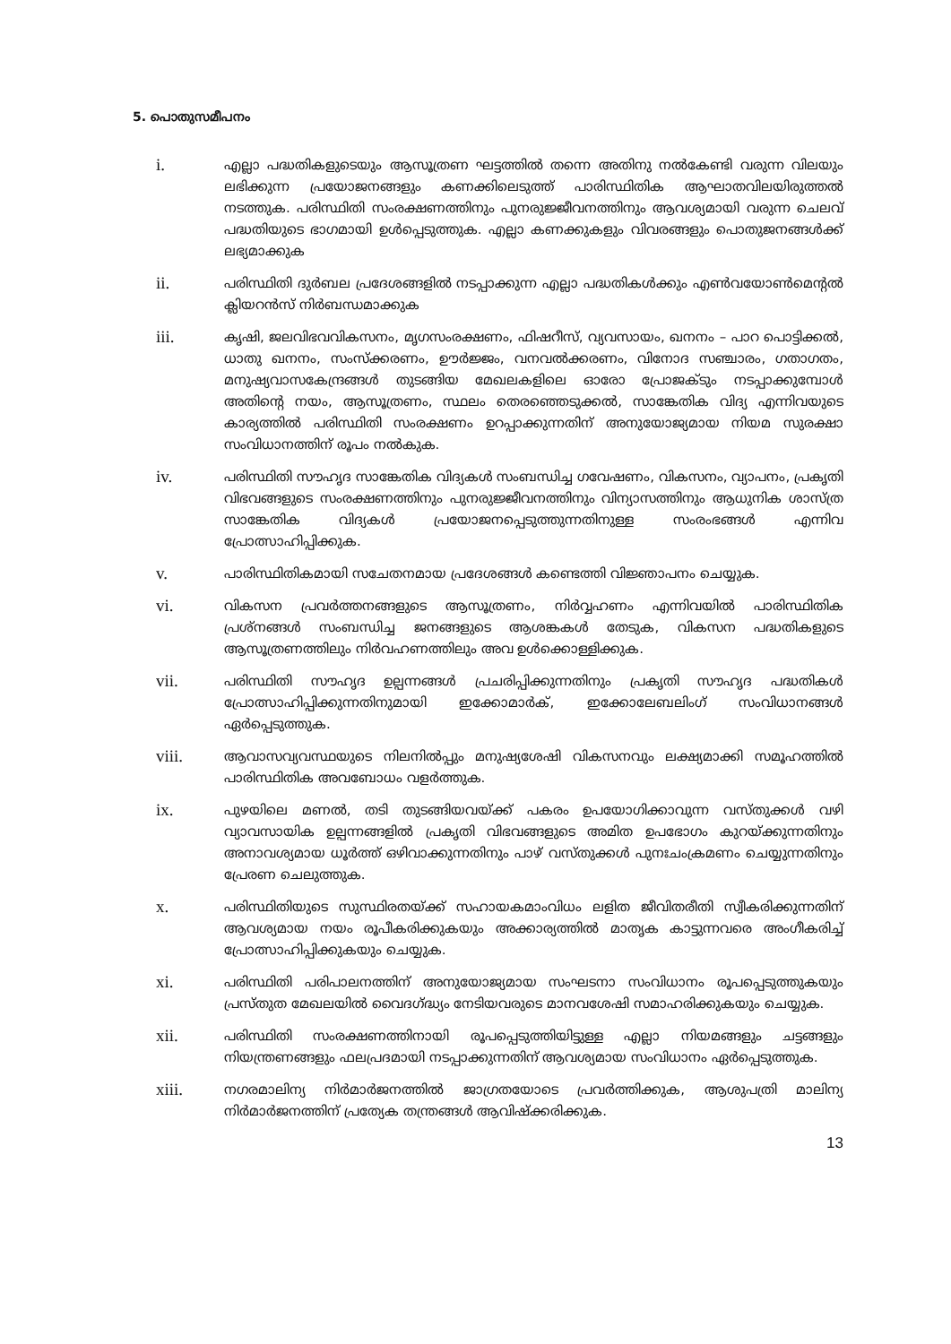5. പൊതുസമീപനം
i.
എല്ലാ പദ്ധതികളുടെയും ആസൂത്രണ ഘട്ടത്തിൽ തന്നെ അതിനു നൽകേണ്ടി വരുന്ന വിലയും ലഭിക്കുന്ന പ്രയോജനങ്ങളും കണക്കിലെടുത്ത് പാരിസ്ഥിതിക ആഘാതവിലയിരുത്തൽ നടത്തുക. പരിസ്ഥിതി സംരക്ഷണത്തിനും പുനരുജ്ജീവനത്തിനും ആവശ്യമായി വരുന്ന ചെലവ് പദ്ധതിയുടെ ഭാഗമായി ഉൾപ്പെടുത്തുക. എല്ലാ കണക്കുകളും വിവരങ്ങളും പൊതുജനങ്ങൾക്ക് ലഭ്യമാക്കുക
ii.
പരിസ്ഥിതി ദുർബല പ്രദേശങ്ങളിൽ നടപ്പാക്കുന്ന എല്ലാ പദ്ധതികൾക്കും എൺവയോൺമെന്റൽ ക്ലിയറൻസ് നിർബന്ധമാക്കുക
iii.
കൃഷി, ജലവിഭവവികസനം, മൃഗസംരക്ഷണം, ഫിഷറീസ്, വ്യവസായം, ഖനനം – പാറ പൊട്ടിക്കൽ, ധാതു ഖനനം, സംസ്ക്കരണം, ഊർജ്ജം, വനവൽക്കരണം, വിനോദ സഞ്ചാരം, ഗതാഗതം, മനുഷ്യവാസകേന്ദ്രങ്ങൾ തുടങ്ങിയ മേഖലകളിലെ ഓരോ പ്രോജക്ടും നടപ്പാക്കുമ്പോൾ അതിന്റെ നയം, ആസൂത്രണം, സ്ഥലം തെരഞ്ഞെടുക്കൽ, സാങ്കേതിക വിദ്യ എന്നിവയുടെ കാര്യത്തിൽ പരിസ്ഥിതി സംരക്ഷണം ഉറപ്പാക്കുന്നതിന് അനുയോജ്യമായ നിയമ സുരക്ഷാ സംവിധാനത്തിന് രൂപം നൽകുക.
iv.
പരിസ്ഥിതി സൗഹൃദ സാങ്കേതിക വിദ്യകൾ സംബന്ധിച്ച ഗവേഷണം, വികസനം, വ്യാപനം, പ്രകൃതി വിഭവങ്ങളുടെ സംരക്ഷണത്തിനും പുനരുജ്ജീവനത്തിനും വിന്യാസത്തിനും ആധുനിക ശാസ്ത്ര സാങ്കേതിക വിദ്യകൾ പ്രയോജനപ്പെടുത്തുന്നതിനുള്ള സംരംഭങ്ങൾ എന്നിവ പ്രോത്സാഹിപ്പിക്കുക.
v.
പാരിസ്ഥിതികമായി സചേതനമായ പ്രദേശങ്ങൾ കണ്ടെത്തി വിജ്ഞാപനം ചെയ്യുക.
vi.
വികസന പ്രവർത്തനങ്ങളുടെ ആസൂത്രണം, നിർവ്വഹണം എന്നിവയിൽ പാരിസ്ഥിതിക പ്രശ്നങ്ങൾ സംബന്ധിച്ച ജനങ്ങളുടെ ആശങ്കകൾ തേടുക, വികസന പദ്ധതികളുടെ ആസൂത്രണത്തിലും നിർവഹണത്തിലും അവ ഉൾക്കൊള്ളിക്കുക.
vii.
പരിസ്ഥിതി സൗഹൃദ ഉല്പന്നങ്ങൾ പ്രചരിപ്പിക്കുന്നതിനും പ്രകൃതി സൗഹൃദ പദ്ധതികൾ പ്രോത്സാഹിപ്പിക്കുന്നതിനുമായി ഇക്കോമാർക്, ഇക്കോലേബലിംഗ് സംവിധാനങ്ങൾ ഏർപ്പെടുത്തുക.
viii.
ആവാസവ്യവസ്ഥയുടെ നിലനിൽപ്പും മനുഷ്യശേഷി വികസനവും ലക്ഷ്യമാക്കി സമൂഹത്തിൽ പാരിസ്ഥിതിക അവബോധം വളർത്തുക.
ix.
പുഴയിലെ മണൽ, തടി തുടങ്ങിയവയ്ക്ക് പകരം ഉപയോഗിക്കാവുന്ന വസ്തുക്കൾ വഴി വ്യാവസായിക ഉല്പന്നങ്ങളിൽ പ്രകൃതി വിഭവങ്ങളുടെ അമിത ഉപഭോഗം കുറയ്ക്കുന്നതിനും അനാവശ്യമായ ധൂർത്ത് ഒഴിവാക്കുന്നതിനും പാഴ് വസ്തുക്കൾ പുനഃചംക്രമണം ചെയ്യുന്നതിനും പ്രേരണ ചെലുത്തുക.
x.
പരിസ്ഥിതിയുടെ സുസ്ഥിരതയ്ക്ക് സഹായകമാംവിധം ലളിത ജീവിതരീതി സ്വീകരിക്കുന്നതിന് ആവശ്യമായ നയം രൂപീകരിക്കുകയും അക്കാര്യത്തിൽ മാതൃക കാട്ടുന്നവരെ അംഗീകരിച്ച് പ്രോത്സാഹിപ്പിക്കുകയും ചെയ്യുക.
xi.
പരിസ്ഥിതി പരിപാലനത്തിന് അനുയോജ്യമായ സംഘടനാ സംവിധാനം രൂപപ്പെടുത്തുകയും പ്രസ്തുത മേഖലയിൽ വൈദഗ്ദ്ധ്യം നേടിയവരുടെ മാനവശേഷി സമാഹരിക്കുകയും ചെയ്യുക.
xii.
പരിസ്ഥിതി സംരക്ഷണത്തിനായി രൂപപ്പെടുത്തിയിട്ടുള്ള എല്ലാ നിയമങ്ങളും ചട്ടങ്ങളും നിയന്ത്രണങ്ങളും ഫലപ്രദമായി നടപ്പാക്കുന്നതിന് ആവശ്യമായ സംവിധാനം ഏർപ്പെടുത്തുക.
xiii.
നഗരമാലിന്യ നിർമാർജനത്തിൽ ജാഗ്രതയോടെ പ്രവർത്തിക്കുക, ആശുപത്രി മാലിന്യ നിർമാർജനത്തിന് പ്രത്യേക തന്ത്രങ്ങൾ ആവിഷ്ക്കരിക്കുക.
13